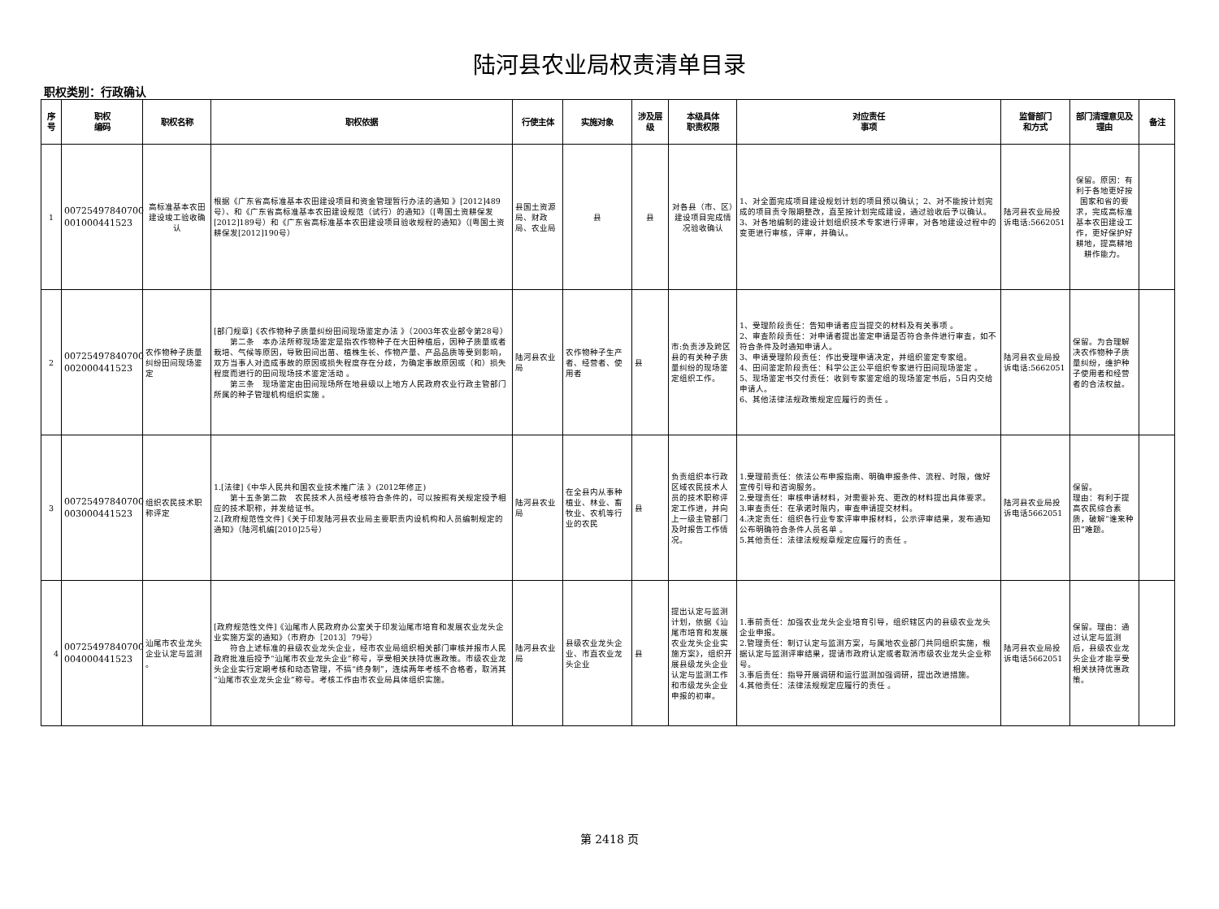陆河县农业局权责清单目录
职权类别：行政确认
| 序号 | 职权 编码 | 职权名称 | 职权依据 | 行使主体 | 实施对象 | 涉及层级 | 本级具体 职责权限 | 对应责任 事项 | 监督部门 和方式 | 部门清理意见及理由 | 备注 |
| --- | --- | --- | --- | --- | --- | --- | --- | --- | --- | --- | --- |
| 1 | 00725497840700 001000441523 | 高标准基本农田建设竣工验收确认 | 根据《广东省高标准基本农田建设项目和资金管理暂行办法的通知 》[2012]489号）、和《广东省高标准基本农田建设规范（试行）的通知》（[粤国土资耕保发[2012]189号）和《广东省高标准基本农田建设项目验收规程的通知》（[粤国土资耕保发[2012]190号） | 县国土资源局、财政局、农业局 | 县 | 县 | 对各县（市、区）建设项目完成情况验收确认 | 1、对全面完成项目建设规划计划的项目预以确认；2、对不能按计划完成的项目责令限期整改，直至按计划完成建设，通过验收后予以确认。3、对各地编制的建设计划组织技术专家进行评审，对各地建设过程中的变更进行审核，评审，并确认。 | 陆河县农业局投诉电话:5662051 | 保留。原因：有利于各地更好按国家和省的要求，完成高标准基本农田建设工作，更好保护好耕地，提高耕地耕作能力。 | |
| 2 | 00725497840700 002000441523 | 农作物种子质量纠纷田间现场鉴定 | [部门规章]《农作物种子质量纠纷田间现场鉴定办法 》（2003年农业部令第28号） 第二条 本办法所称现场鉴定是指农作物种子在大田种植后，因种子质量或者栽培、气候等原因，导致田间出苗、植株生长、作物产量、产品品质等受到影响，双方当事人对造成事故的原因或损失程度存在分歧，为确定事故原因或（和）损失程度而进行的田间现场技术鉴定活动 。 第三条 现场鉴定由田间现场所在地县级以上地方人民政府农业行政主管部门所属的种子管理机构组织实施 。 | 陆河县农业局 | 农作物种子生产者、经营者、使用者 | 县 | 市:负责涉及跨区县的有关种子质量纠纷的现场鉴定组织工作。 | 1、受理阶段责任：告知申请者应当提交的材料及有关事项 。 2、审查阶段责任：对申请者提出鉴定申请是否符合条件进行审查，如不符合条件及时通知申请人。 3、申请受理阶段责任：作出受理申请决定，并组织鉴定专家组。 4、田间鉴定阶段责任：科学公正公平组织专家进行田间现场鉴定 。 5、现场鉴定书交付责任：收到专家鉴定组的现场鉴定书后，5日内交给申请人。 6、其他法律法规政策规定应履行的责任 。 | 陆河县农业局投诉电话:5662051 | 保留。为合理解决农作物种子质量纠纷，维护种子使用者和经营者的合法权益。 | |
| 3 | 00725497840700 003000441523 | 组织农民技术职称评定 | 1.[法律]《中华人民共和国农业技术推广法 》(2012年修正) 第十五条第二款 农民技术人员经考核符合条件的，可以按照有关规定授予相应的技术职称，并发给证书。 2.[政府规范性文件]《关于印发陆河县农业局主要职责内设机构和人员编制规定的通知》（陆河机编[2010]25号） | 陆河县农业局 | 在全县内从事种植业、林业、畜牧业、农机等行业的农民 | 县 | 负责组织本行政区域农民技术人员的技术职称评定工作进，并向上一级主管部门及时报告工作情况。 | 1.受理前责任：依法公布申报指南、明确申报条件、流程、时限，做好宣传引导和咨询服务。 2.受理责任：审核申请材料，对需要补充、更改的材料提出具体要求。 3.审查责任：在承诺时限内，审查申请提交材料。 4.决定责任：组织各行业专家评审申报材料，公示评审结果，发布通知公布明确符合条件人员名单 。 5.其他责任：法律法规规章规定应履行的责任 。 | 陆河县农业局投诉电话5662051 | 保留。 理由：有利于提高农民综合素质，破解“谁来种田”难题。 | |
| 4 | 00725497840700 004000441523 | 汕尾市农业龙头企业认定与监测 。 | [政府规范性文件]《汕尾市人民政府办公室关于印发汕尾市培育和发展农业龙头企业实施方案的通知》（市府办［2013］79号） 符合上述标准的县级农业龙头企业，经市农业局组织相关部门审核并报市人民政府批准后授予“汕尾市农业龙头企业”称号，享受相关扶持优惠政策。市级农业龙头企业实行定期考核和动态管理，不搞“终身制”，连续两年考核不合格者，取消其“汕尾市农业龙头企业”称号。考核工作由市农业局具体组织实施。 | 陆河县农业局 | 县级农业龙头企业、市直农业龙头企业 | 县 | 提出认定与监测计划，依据《汕尾市培育和发展农业龙头企业实施方案》，组织开展县级龙头企业认定与监测工作和市级龙头企业申报的初审。 | 1.事前责任：加强农业龙头企业培育引导，组织辖区内的县级农业龙头企业申报。 2.管理责任：制订认定与监测方案，与属地农业部门共同组织实施，根据认定与监测评审结果，提请市政府认定或者取消市级农业龙头企业称号。 3.事后责任：指导开展调研和运行监测加强调研，提出改进措施。 4.其他责任：法律法规规定应履行的责任 。 | 陆河县农业局投诉电话5662051 | 保留。理由：通过认定与监测后，县级农业龙头企业才能享受相关扶持优惠政策。 | |
第 2418 页